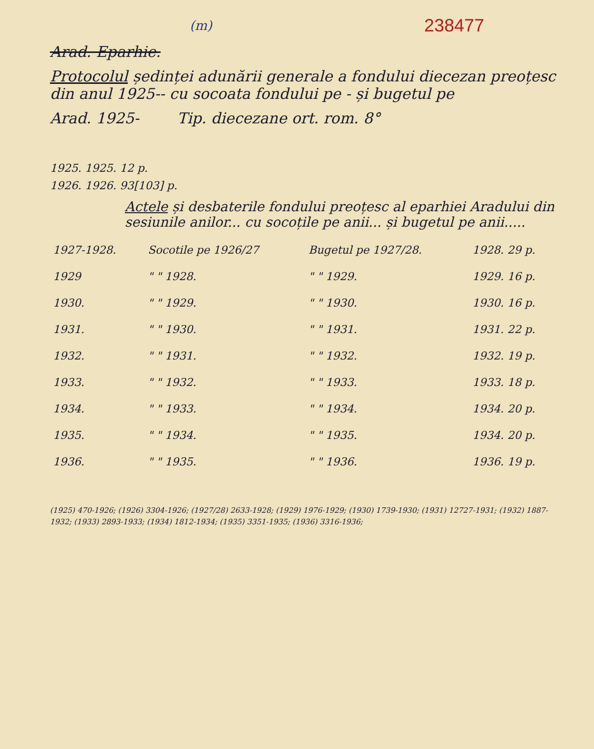(m) 238477
Arad. Eparhie.
Protocolul ședinței adunării generale a fondului diecezan preoțesc din anul 1925-- cu socoata fondului pe - și bugetul pe
Arad. 1925- Tip. diecezane ort. rom. 8°
1925. 1925. 12 p.
1926. 1926. 93[103] p.
Actele și desbaterile fondului preoțesc al eparhiei Aradului din sesiunile anilor... cu socoțile pe anii... și bugetul pe anii.....
| 1927-1928. | Socotile pe 1926/27 | Bugetul pe 1927/28. | 1928. 29 p. |
| 1929 | " " 1928. | " " 1929. | 1929. 16 p. |
| 1930. | " " 1929. | " " 1930. | 1930. 16 p. |
| 1931. | " " 1930. | " " 1931. | 1931. 22 p. |
| 1932. | " " 1931. | " " 1932. | 1932. 19 p. |
| 1933. | " " 1932. | " " 1933. | 1933. 18 p. |
| 1934. | " " 1933. | " " 1934. | 1934. 20 p. |
| 1935. | " " 1934. | " " 1935. | 1934. 20 p. |
| 1936. | " " 1935. | " " 1936. | 1936. 19 p. |
(1925) 470-1926; (1926) 3304-1926; (1927/28) 2633-1928; (1929) 1976-1929; (1930) 1739-1930; (1931) 12727-1931; (1932) 1887-1932; (1933) 2893-1933; (1934) 1812-1934; (1935) 3351-1935; (1936) 3316-1936;